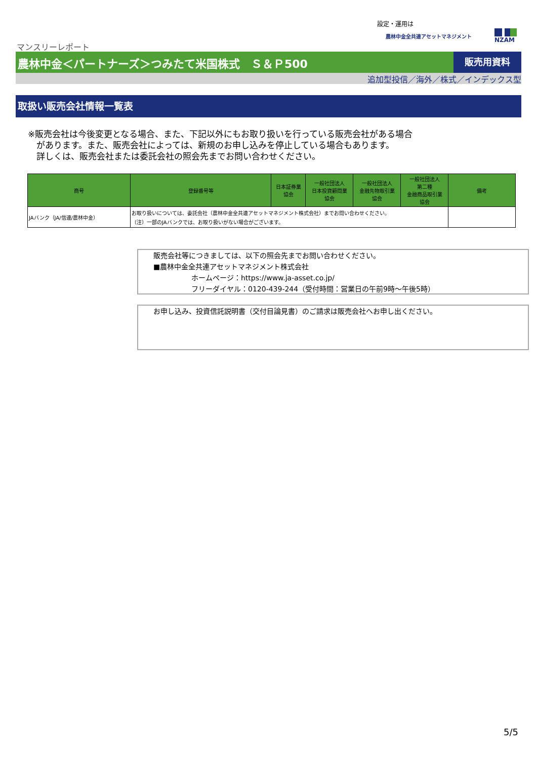設定・運用は
農林中金全共連アセットマネジメント NZAM
マンスリーレポート
農林中金＜パートナーズ＞つみたて米国株式　Ｓ＆Ｐ500
販売用資料
追加型投信／海外／株式／インデックス型
取扱い販売会社情報一覧表
※販売会社は今後変更となる場合、また、下記以外にもお取り扱いを行っている販売会社がある場合
　があります。また、販売会社によっては、新規のお申し込みを停止している場合もあります。
　詳しくは、販売会社または委託会社の照会先までお問い合わせください。
| 商号 | 登録番号等 | 日本証券業 協会 | 一般社団法人 日本投資顧問業 協会 | 一般社団法人 金融先物取引業 協会 | 一般社団法人 第二種 金融商品取引業 協会 | 備考 |
| --- | --- | --- | --- | --- | --- | --- |
| JAバンク（JA/信連/農林中金） | お取り扱いについては、委託会社（農林中金全共連アセットマネジメント株式会社）までお問い合わせください。 （注）一部のJAバンクでは、お取り扱いがない場合がございます。 | | | | | |
販売会社等につきましては、以下の照会先までお問い合わせください。
■農林中金全共連アセットマネジメント株式会社
ホームページ：https://www.ja-asset.co.jp/
フリーダイヤル：0120-439-244（受付時間：営業日の午前9時～午後5時）
お申し込み、投資信託説明書（交付目論見書）のご請求は販売会社へお申し出ください。
5/5